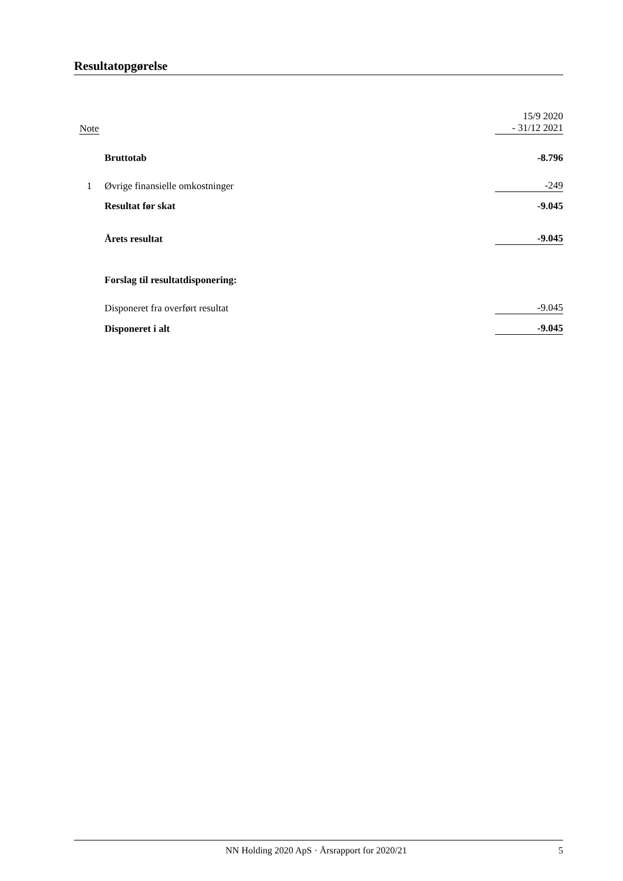Resultatopgørelse
| Note | | 15/9 2020 - 31/12 2021 |
| | Bruttotab | -8.796 |
| 1 | Øvrige finansielle omkostninger | -249 |
| | Resultat før skat | -9.045 |
| | Årets resultat | -9.045 |
| | Forslag til resultatdisponering: | |
| | Disponeret fra overført resultat | -9.045 |
| | Disponeret i alt | -9.045 |
NN Holding 2020 ApS · Årsrapport for 2020/21 5